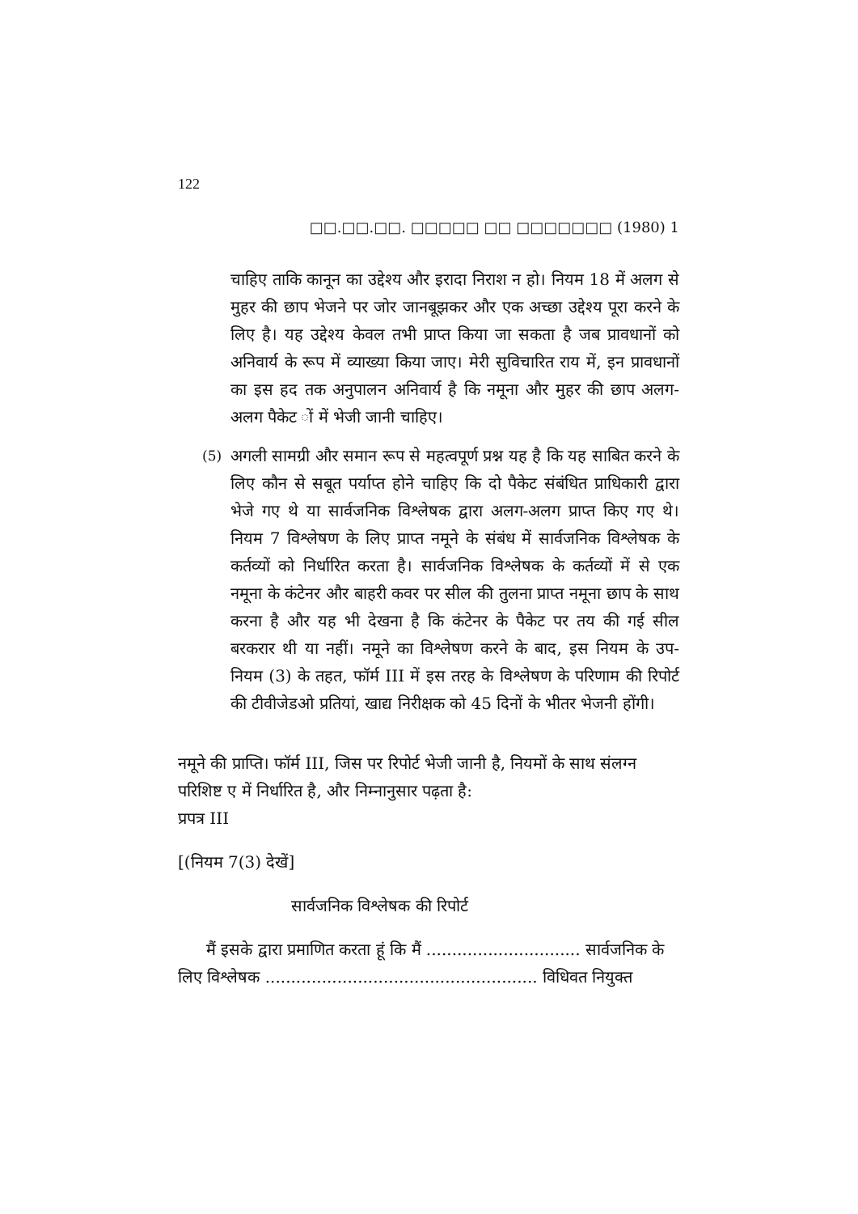122
□□.□□.□□. □□□□□ □□ □□□□□□□ (1980) 1
चाहिए ताकि कानून का उद्देश्य और इरादा निराश न हो। नियम 18 में अलग से मुहर की छाप भेजने पर जोर जानबूझकर और एक अच्छा उद्देश्य पूरा करने के लिए है। यह उद्देश्य केवल तभी प्राप्त किया जा सकता है जब प्रावधानों को अनिवार्य के रूप में व्याख्या किया जाए। मेरी सुविचारित राय में, इन प्रावधानों का इस हद तक अनुपालन अनिवार्य है कि नमूना और मुहर की छाप अलग-अलग पैकेट ों में भेजी जानी चाहिए।
(5) अगली सामग्री और समान रूप से महत्वपूर्ण प्रश्न यह है कि यह साबित करने के लिए कौन से सबूत पर्याप्त होने चाहिए कि दो पैकेट संबंधित प्राधिकारी द्वारा भेजे गए थे या सार्वजनिक विश्लेषक द्वारा अलग-अलग प्राप्त किए गए थे। नियम 7 विश्लेषण के लिए प्राप्त नमूने के संबंध में सार्वजनिक विश्लेषक के कर्तव्यों को निर्धारित करता है। सार्वजनिक विश्लेषक के कर्तव्यों में से एक नमूना के कंटेनर और बाहरी कवर पर सील की तुलना प्राप्त नमूना छाप के साथ करना है और यह भी देखना है कि कंटेनर के पैकेट पर तय की गई सील बरकरार थी या नहीं। नमूने का विश्लेषण करने के बाद, इस नियम के उप-नियम (3) के तहत, फॉर्म III में इस तरह के विश्लेषण के परिणाम की रिपोर्ट की टीवीजेडओ प्रतियां, खाद्य निरीक्षक को 45 दिनों के भीतर भेजनी होंगी।
नमूने की प्राप्ति। फॉर्म III, जिस पर रिपोर्ट भेजी जानी है, नियमों के साथ संलग्न परिशिष्ट ए में निर्धारित है, और निम्नानुसार पढ़ता है:
प्रपत्र III
[(नियम 7(3) देखें]
सार्वजनिक विश्लेषक की रिपोर्ट
मैं इसके द्वारा प्रमाणित करता हूं कि मैं .............................. सार्वजनिक के लिए विश्लेषक ..................................................... विधिवत नियुक्त